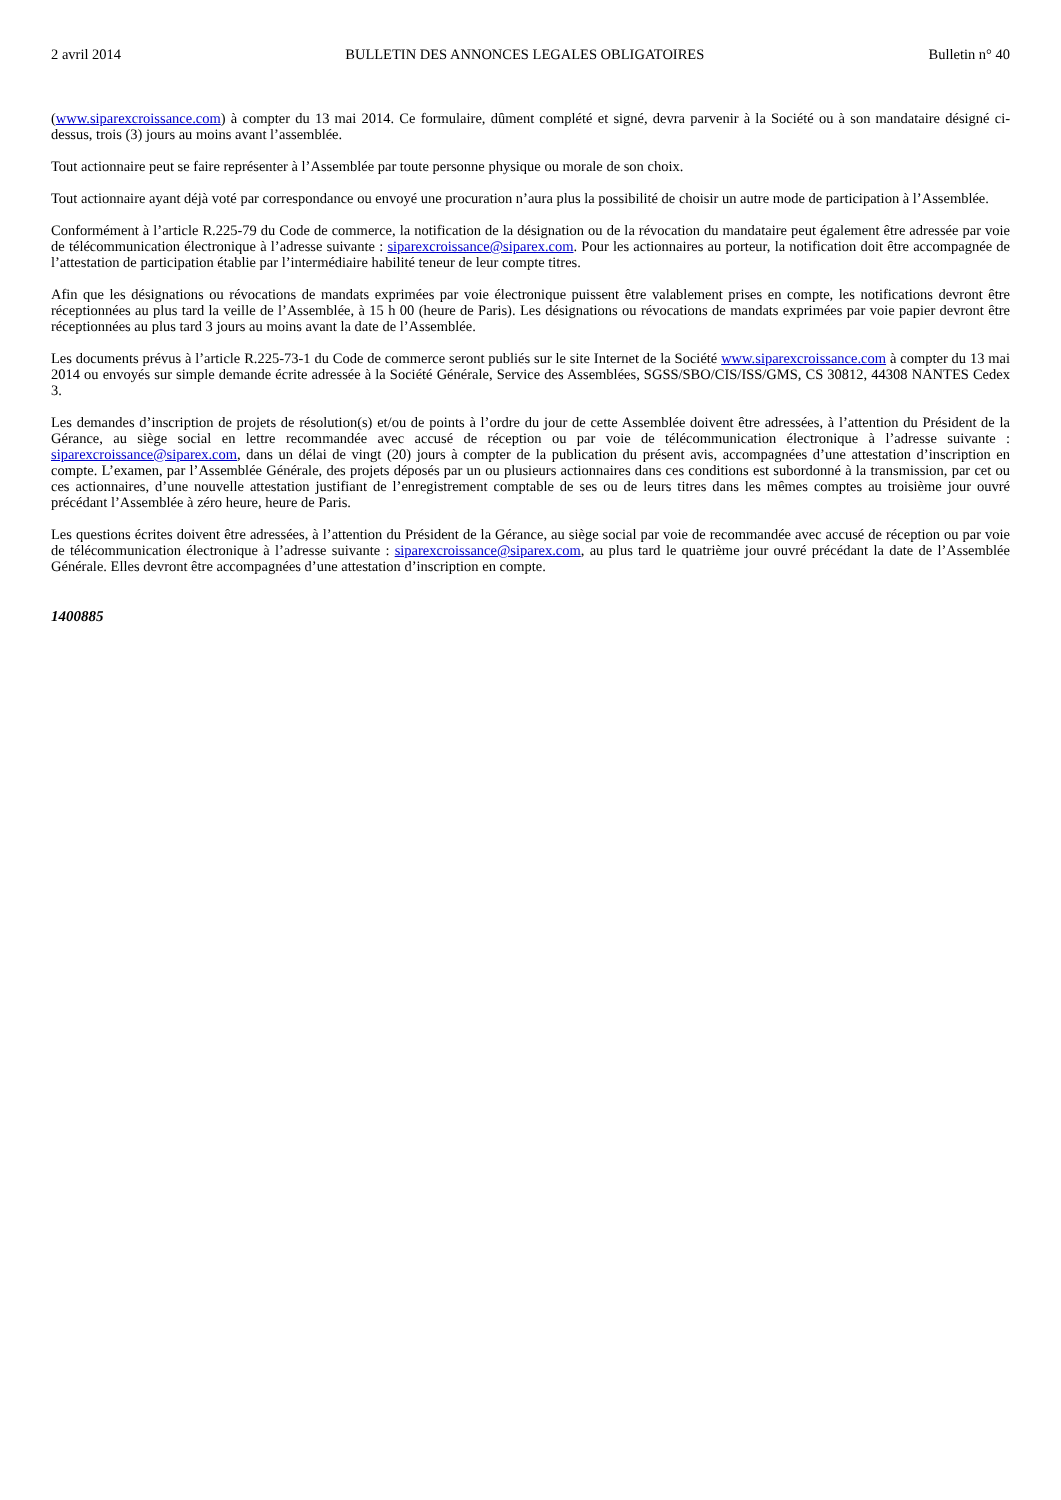2 avril 2014 BULLETIN DES ANNONCES LEGALES OBLIGATOIRES Bulletin n° 40
(www.siparexcroissance.com) à compter du 13 mai 2014. Ce formulaire, dûment complété et signé, devra parvenir à la Société ou à son mandataire désigné ci-dessus, trois (3) jours au moins avant l’assemblée.
Tout actionnaire peut se faire représenter à l’Assemblée par toute personne physique ou morale de son choix.
Tout actionnaire ayant déjà voté par correspondance ou envoyé une procuration n’aura plus la possibilité de choisir un autre mode de participation à l’Assemblée.
Conformément à l’article R.225-79 du Code de commerce, la notification de la désignation ou de la révocation du mandataire peut également être adressée par voie de télécommunication électronique à l’adresse suivante : siparexcroissance@siparex.com. Pour les actionnaires au porteur, la notification doit être accompagnée de l’attestation de participation établie par l’intermédiaire habilité teneur de leur compte titres.
Afin que les désignations ou révocations de mandats exprimées par voie électronique puissent être valablement prises en compte, les notifications devront être réceptionnées au plus tard la veille de l’Assemblée, à 15 h 00 (heure de Paris). Les désignations ou révocations de mandats exprimées par voie papier devront être réceptionnées au plus tard 3 jours au moins avant la date de l’Assemblée.
Les documents prévus à l’article R.225-73-1 du Code de commerce seront publiés sur le site Internet de la Société www.siparexcroissance.com à compter du 13 mai 2014 ou envoyés sur simple demande écrite adressée à la Société Générale, Service des Assemblées, SGSS/SBO/CIS/ISS/GMS, CS 30812, 44308 NANTES Cedex 3.
Les demandes d’inscription de projets de résolution(s) et/ou de points à l’ordre du jour de cette Assemblée doivent être adressées, à l’attention du Président de la Gérance, au siège social en lettre recommandée avec accusé de réception ou par voie de télécommunication électronique à l’adresse suivante : siparexcroissance@siparex.com, dans un délai de vingt (20) jours à compter de la publication du présent avis, accompagnées d’une attestation d’inscription en compte. L’examen, par l’Assemblée Générale, des projets déposés par un ou plusieurs actionnaires dans ces conditions est subordonné à la transmission, par cet ou ces actionnaires, d’une nouvelle attestation justifiant de l’enregistrement comptable de ses ou de leurs titres dans les mêmes comptes au troisième jour ouvré précédant l’Assemblée à zéro heure, heure de Paris.
Les questions écrites doivent être adressées, à l’attention du Président de la Gérance, au siège social par voie de recommandée avec accusé de réception ou par voie de télécommunication électronique à l’adresse suivante : siparexcroissance@siparex.com, au plus tard le quatrième jour ouvré précédant la date de l’Assemblée Générale. Elles devront être accompagnées d’une attestation d’inscription en compte.
1400885